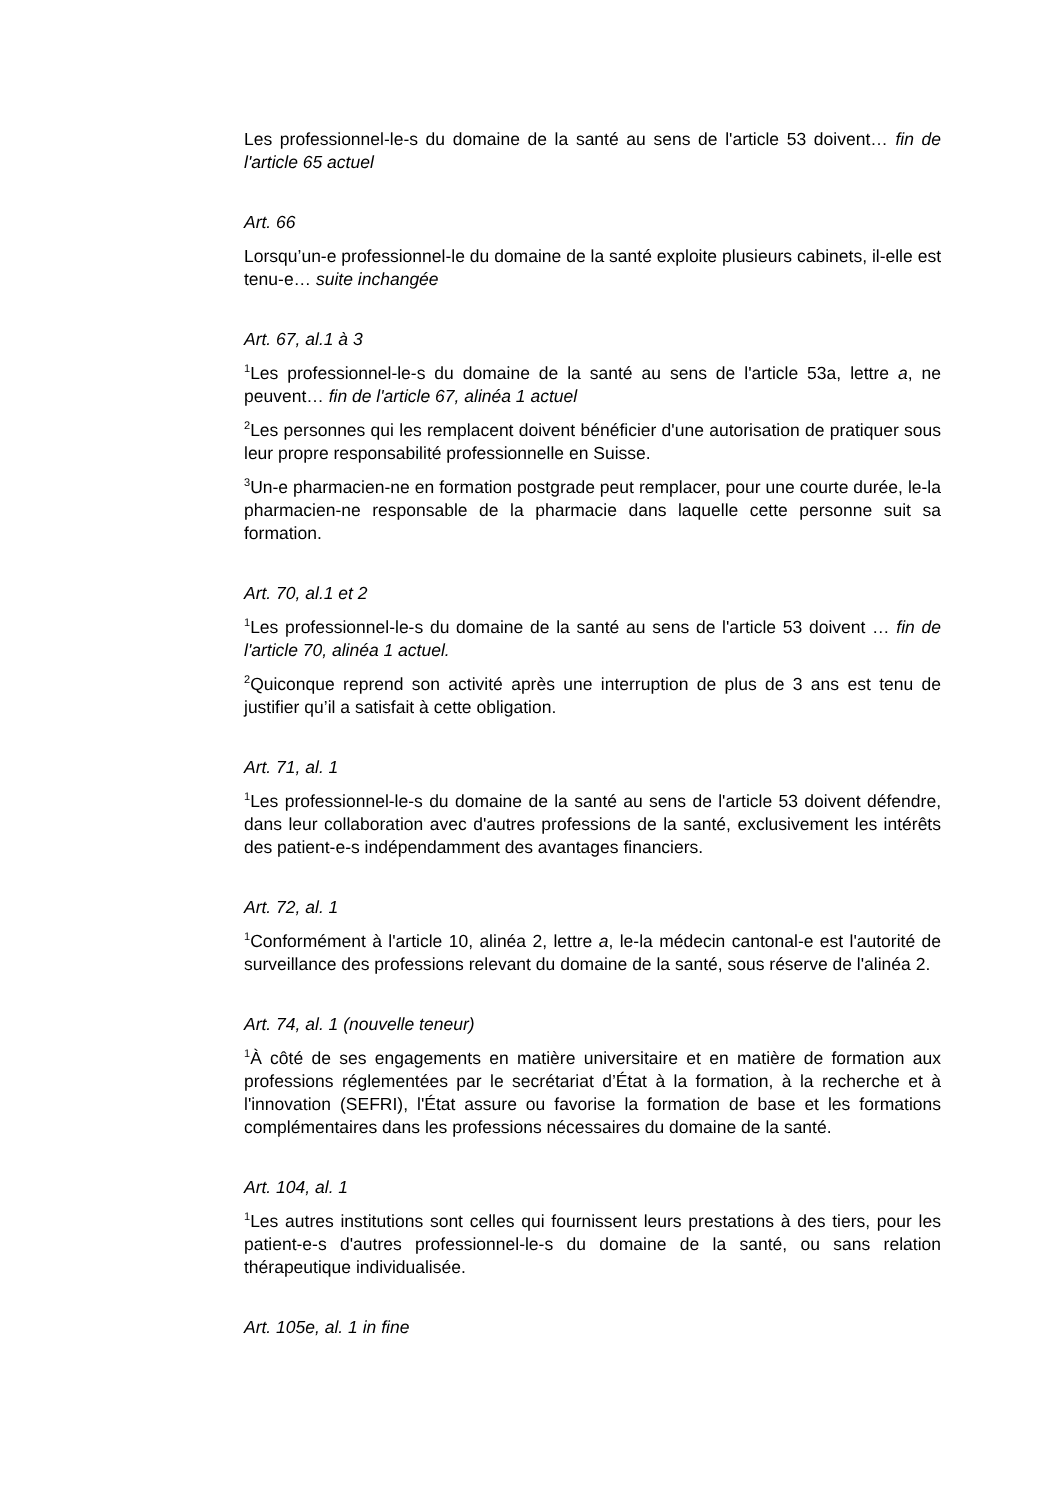Les professionnel-le-s du domaine de la santé au sens de l'article 53 doivent… fin de l'article 65 actuel
Art. 66
Lorsqu’un-e professionnel-le du domaine de la santé exploite plusieurs cabinets, il-elle est tenu-e… suite inchangée
Art. 67, al.1 à 3
<sup>1</sup> Les professionnel-le-s du domaine de la santé au sens de l'article 53a, lettre a, ne peuvent… fin de l'article 67, alinéa 1 actuel
<sup>2</sup> Les personnes qui les remplacent doivent bénéficier d'une autorisation de pratiquer sous leur propre responsabilité professionnelle en Suisse.
<sup>3</sup> Un-e pharmacien-ne en formation postgrade peut remplacer, pour une courte durée, le-la pharmacien-ne responsable de la pharmacie dans laquelle cette personne suit sa formation.
Art. 70, al.1 et 2
<sup>1</sup> Les professionnel-le-s du domaine de la santé au sens de l'article 53 doivent … fin de l'article 70, alinéa 1 actuel.
<sup>2</sup> Quiconque reprend son activité après une interruption de plus de 3 ans est tenu de justifier qu’il a satisfait à cette obligation.
Art. 71, al. 1
<sup>1</sup> Les professionnel-le-s du domaine de la santé au sens de l'article 53 doivent défendre, dans leur collaboration avec d'autres professions de la santé, exclusivement les intérêts des patient-e-s indépendamment des avantages financiers.
Art. 72, al. 1
<sup>1</sup> Conformément à l'article 10, alinéa 2, lettre a, le-la médecin cantonal-e est l'autorité de surveillance des professions relevant du domaine de la santé, sous réserve de l'alinéa 2.
Art. 74, al. 1 (nouvelle teneur)
<sup>1</sup> À côté de ses engagements en matière universitaire et en matière de formation aux professions réglementées par le secrétariat d’État à la formation, à la recherche et à l'innovation (SEFRI), l'État assure ou favorise la formation de base et les formations complémentaires dans les professions nécessaires du domaine de la santé.
Art. 104, al. 1
<sup>1</sup> Les autres institutions sont celles qui fournissent leurs prestations à des tiers, pour les patient-e-s d'autres professionnel-le-s du domaine de la santé, ou sans relation thérapeutique individualisée.
Art. 105e, al. 1 in fine